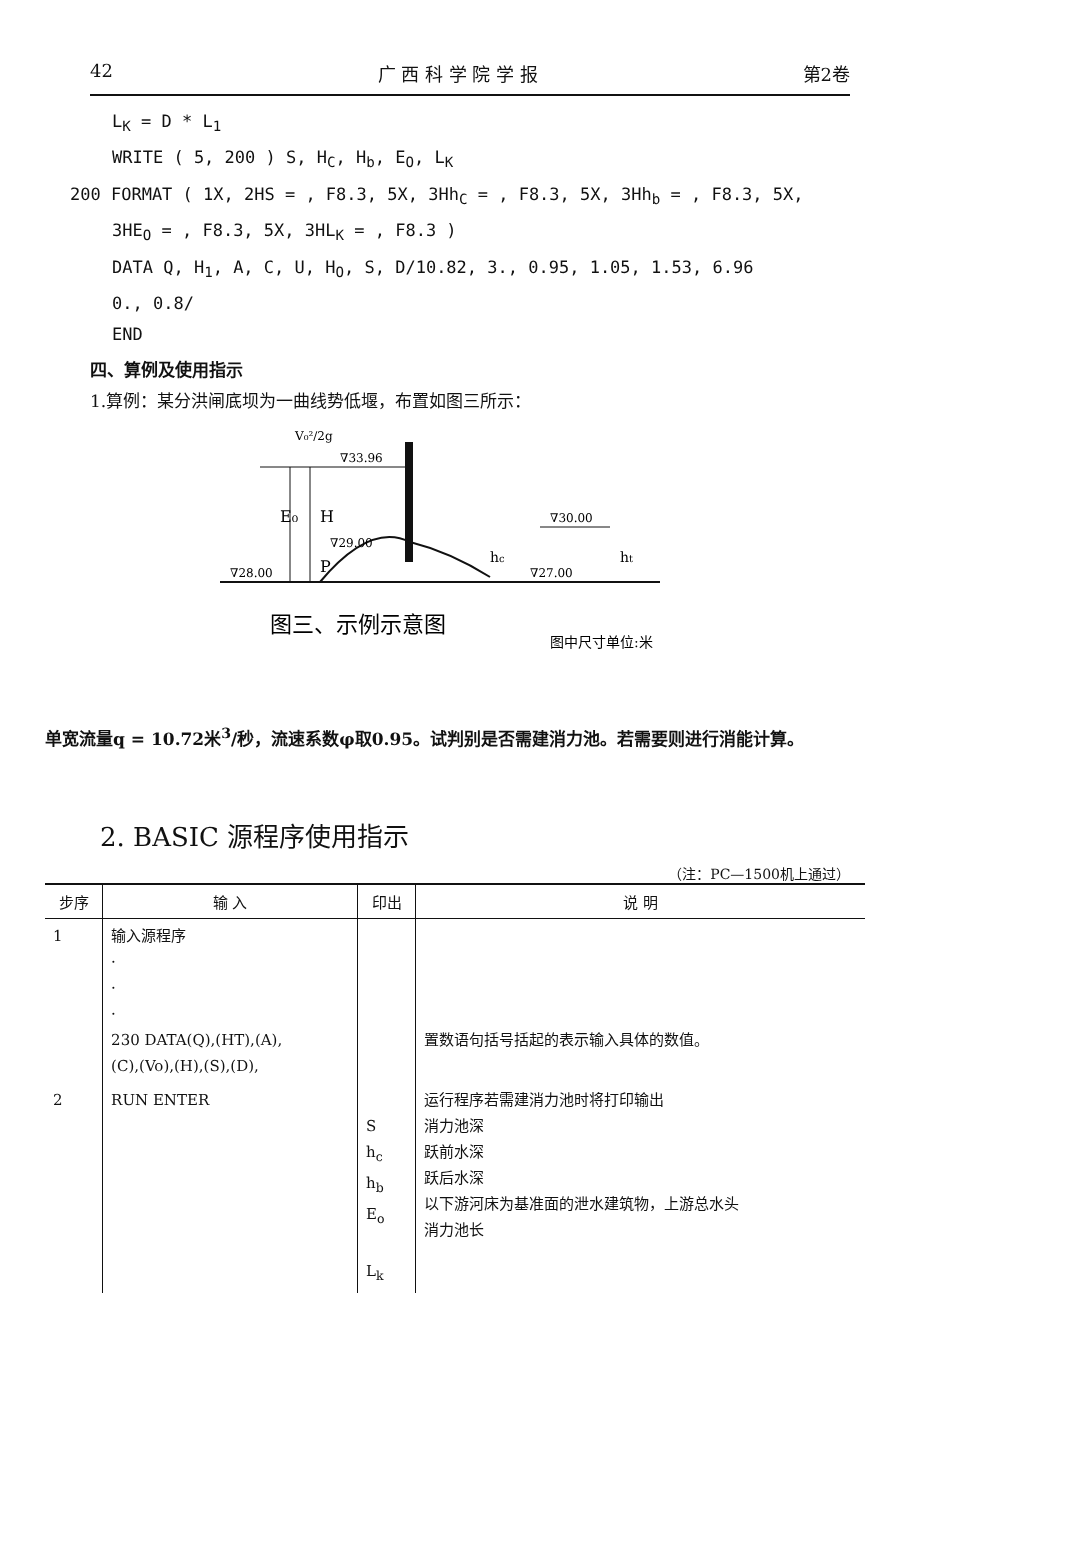42 广 西 科 学 院 学 报 第2卷
L<sub>K</sub> = D * L<sub>1</sub>
WRITE ( 5, 200 ) S, H<sub>C</sub>, H<sub>b</sub>, E<sub>O</sub>, L<sub>K</sub>
200 FORMAT ( 1X, 2HS = , F8.3, 5X, 3Hh<sub>C</sub> = , F8.3, 5X, 3Hh<sub>b</sub> = , F8.3, 5X,
3HE<sub>O</sub> = , F8.3, 5X, 3HL<sub>K</sub> = , F8.3 )
DATA Q, H<sub>1</sub>, A, C, U, H<sub>O</sub>, S, D/10.82, 3., 0.95, 1.05, 1.53, 6.96
0., 0.8/
END
四、算例及使用指示
1.算例：某分洪闸底坝为一曲线势低堰，布置如图三所示：
E₀
H
P
∇33.96
∇29.00
∇28.00
∇30.00
∇27.00
hc
ht
V₀²/2g
图三、示例示意图
图中尺寸单位:米
单宽流量q = 10.72米<sup>3</sup>/秒，流速系数φ取0.95。试判别是否需建消力池。若需要则进行消能计算。
2. BASIC 源程序使用指示
（注：PC—1500机上通过）
| 步序 | 输 入 | 印出 | 说 明 |
| --- | --- | --- | --- |
| 1 | 输入源程序 · · · 230 DATA(Q),(HT),(A), (C),(Vo),(H),(S),(D), | | 置数语句括号括起的表示输入具体的数值。 |
| 2 | RUN ENTER | S h<sub>c</sub> h<sub>b</sub> E<sub>o</sub> L<sub>k</sub> | 运行程序若需建消力池时将打印输出 消力池深 跃前水深 跃后水深 以下游河床为基准面的泄水建筑物，上游总水头 消力池长 |